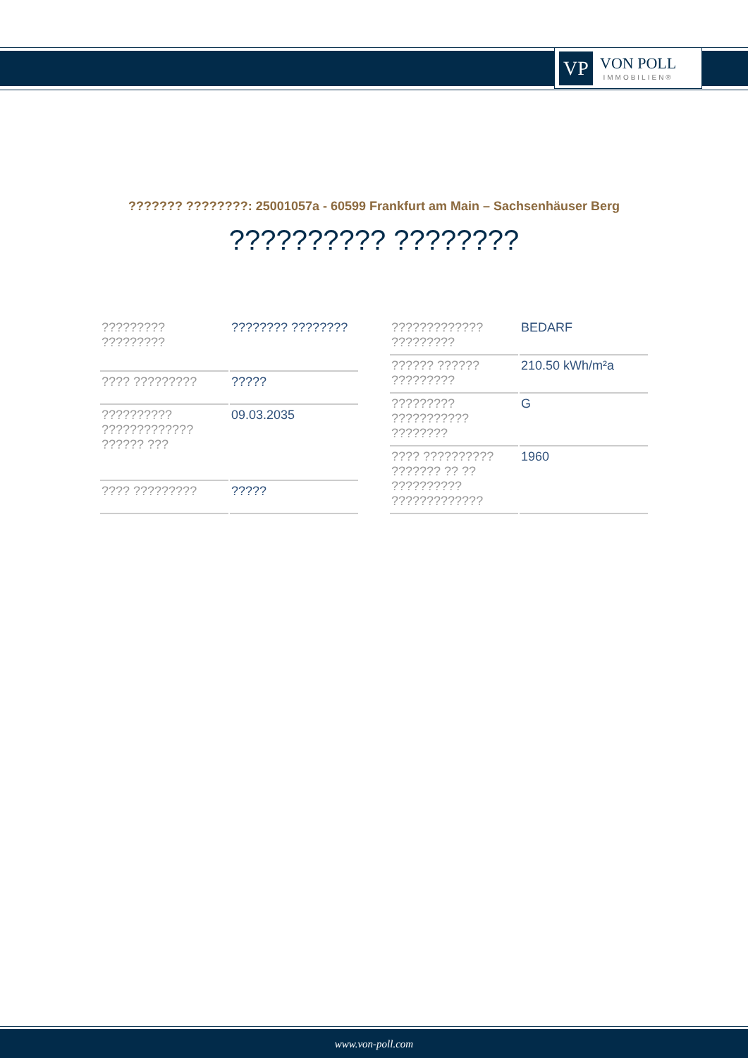VP
VON POLL
IMMOBILIEN®
??????? ????????: 25001057a - 60599 Frankfurt am Main – Sachsenhäuser Berg
?????????? ????????
| ????????? ????????? | ???????? ???????? |
| ???? ????????? | ????? |
| ?????????? ????????????? ?????? ??? | 09.03.2035 |
| ???? ????????? | ????? |
| ????????????? ????????? | BEDARF |
| ?????? ?????? ????????? | 210.50 kWh/m²a |
| ????????? ??????????? ???????? | G |
| ???? ?????????? ??????? ?? ?? ?????????? ????????????? | 1960 |
www.von-poll.com